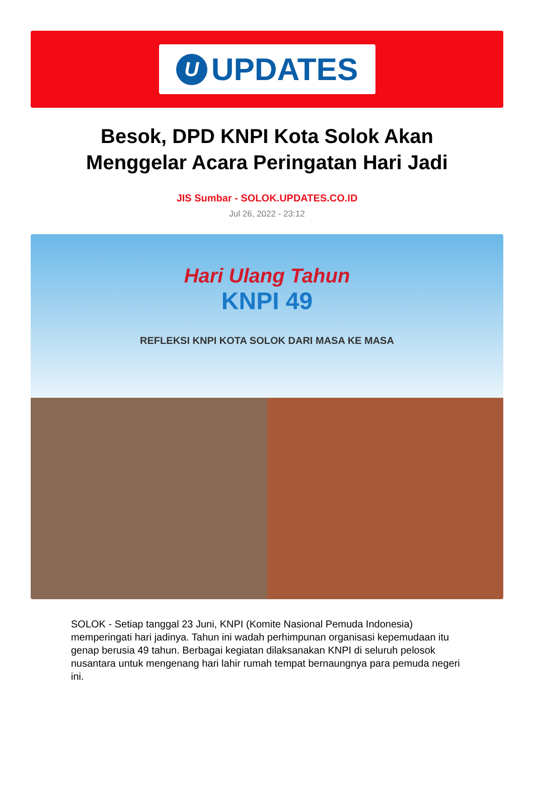U
UPDATES
Besok, DPD KNPI Kota Solok Akan Menggelar Acara Peringatan Hari Jadi
JIS Sumbar - SOLOK.UPDATES.CO.ID
Jul 26, 2022 - 23:12
Hari Ulang Tahun
KNPI 49
REFLEKSI KNPI KOTA SOLOK DARI MASA KE MASA
SOLOK - Setiap tanggal 23 Juni, KNPI (Komite Nasional Pemuda Indonesia) memperingati hari jadinya. Tahun ini wadah perhimpunan organisasi kepemudaan itu genap berusia 49 tahun. Berbagai kegiatan dilaksanakan KNPI di seluruh pelosok nusantara untuk mengenang hari lahir rumah tempat bernaungnya para pemuda negeri ini.